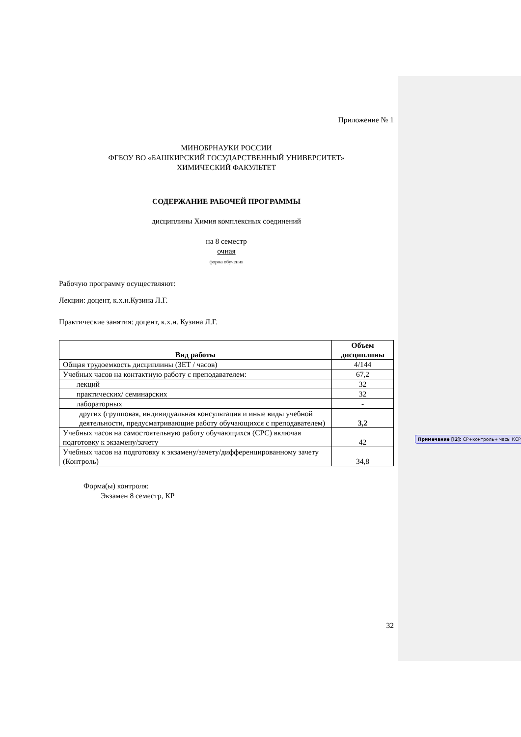Приложение № 1
МИНОБРНАУКИ РОССИИ
ФГБОУ ВО «БАШКИРСКИЙ ГОСУДАРСТВЕННЫЙ УНИВЕРСИТЕТ»
ХИМИЧЕСКИЙ ФАКУЛЬТЕТ
СОДЕРЖАНИЕ РАБОЧЕЙ ПРОГРАММЫ
дисциплины Химия комплексных соединений
на 8 семестр
очная
форма обучения
Рабочую программу осуществляют:
Лекции: доцент, к.х.н.Кузина Л.Г.
Практические занятия: доцент, к.х.н. Кузина Л.Г.
| Вид работы | Объем дисциплины |
| --- | --- |
| Общая трудоемкость дисциплины (ЗЕТ / часов) | 4/144 |
| Учебных часов на контактную работу с преподавателем: | 67,2 |
| лекций | 32 |
| практических/ семинарских | 32 |
| лабораторных | - |
| других (групповая, индивидуальная консультация и иные виды учебной деятельности, предусматривающие работу обучающихся с преподавателем) | 3,2 |
| Учебных часов на самостоятельную работу обучающихся (СРС) включая подготовку к экзамену/зачету | 42 |
| Учебных часов на подготовку к экзамену/зачету/дифференцированному зачету (Контроль) | 34,8 |
Форма(ы) контроля:
Экзамен 8 семестр, КР
32
Примечание [i2]: СР+контроль+ часы КСР